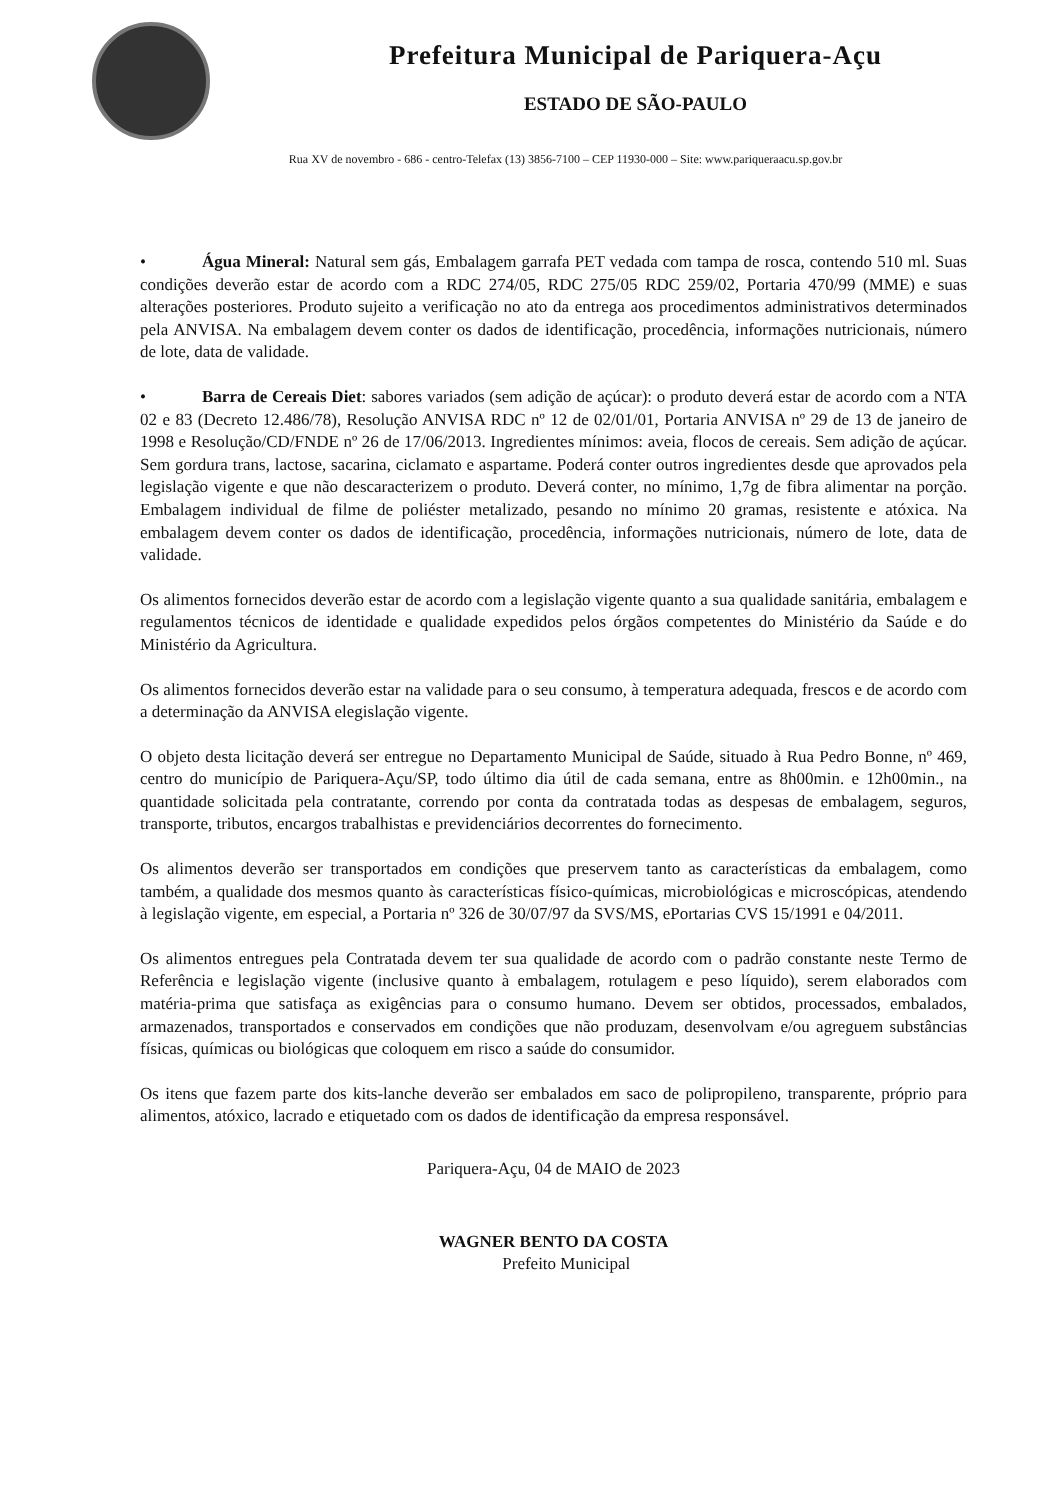Prefeitura Municipal de Pariquera-Açu
ESTADO DE SÃO-PAULO
Rua XV de novembro - 686 - centro-Telefax (13) 3856-7100 – CEP 11930-000 – Site: www.pariqueraacu.sp.gov.br
• Água Mineral: Natural sem gás, Embalagem garrafa PET vedada com tampa de rosca, contendo 510 ml. Suas condições deverão estar de acordo com a RDC 274/05, RDC 275/05 RDC 259/02, Portaria 470/99 (MME) e suas alterações posteriores. Produto sujeito a verificação no ato da entrega aos procedimentos administrativos determinados pela ANVISA. Na embalagem devem conter os dados de identificação, procedência, informações nutricionais, número de lote, data de validade.
• Barra de Cereais Diet: sabores variados (sem adição de açúcar): o produto deverá estar de acordo com a NTA 02 e 83 (Decreto 12.486/78), Resolução ANVISA RDC nº 12 de 02/01/01, Portaria ANVISA nº 29 de 13 de janeiro de 1998 e Resolução/CD/FNDE nº 26 de 17/06/2013. Ingredientes mínimos: aveia, flocos de cereais. Sem adição de açúcar. Sem gordura trans, lactose, sacarina, ciclamato e aspartame. Poderá conter outros ingredientes desde que aprovados pela legislação vigente e que não descaracterizem o produto. Deverá conter, no mínimo, 1,7g de fibra alimentar na porção. Embalagem individual de filme de poliéster metalizado, pesando no mínimo 20 gramas, resistente e atóxica. Na embalagem devem conter os dados de identificação, procedência, informações nutricionais, número de lote, data de validade.
Os alimentos fornecidos deverão estar de acordo com a legislação vigente quanto a sua qualidade sanitária, embalagem e regulamentos técnicos de identidade e qualidade expedidos pelos órgãos competentes do Ministério da Saúde e do Ministério da Agricultura.
Os alimentos fornecidos deverão estar na validade para o seu consumo, à temperatura adequada, frescos e de acordo com a determinação da ANVISA elegislação vigente.
O objeto desta licitação deverá ser entregue no Departamento Municipal de Saúde, situado à Rua Pedro Bonne, nº 469, centro do município de Pariquera-Açu/SP, todo último dia útil de cada semana, entre as 8h00min. e 12h00min., na quantidade solicitada pela contratante, correndo por conta da contratada todas as despesas de embalagem, seguros, transporte, tributos, encargos trabalhistas e previdenciários decorrentes do fornecimento.
Os alimentos deverão ser transportados em condições que preservem tanto as características da embalagem, como também, a qualidade dos mesmos quanto às características físico-químicas, microbiológicas e microscópicas, atendendo à legislação vigente, em especial, a Portaria nº 326 de 30/07/97 da SVS/MS, ePortarias CVS 15/1991 e 04/2011.
Os alimentos entregues pela Contratada devem ter sua qualidade de acordo com o padrão constante neste Termo de Referência e legislação vigente (inclusive quanto à embalagem, rotulagem e peso líquido), serem elaborados com matéria-prima que satisfaça as exigências para o consumo humano. Devem ser obtidos, processados, embalados, armazenados, transportados e conservados em condições que não produzam, desenvolvam e/ou agreguem substâncias físicas, químicas ou biológicas que coloquem em risco a saúde do consumidor.
Os itens que fazem parte dos kits-lanche deverão ser embalados em saco de polipropileno, transparente, próprio para alimentos, atóxico, lacrado e etiquetado com os dados de identificação da empresa responsável.
Pariquera-Açu, 04 de MAIO de 2023
WAGNER BENTO DA COSTA
Prefeito Municipal